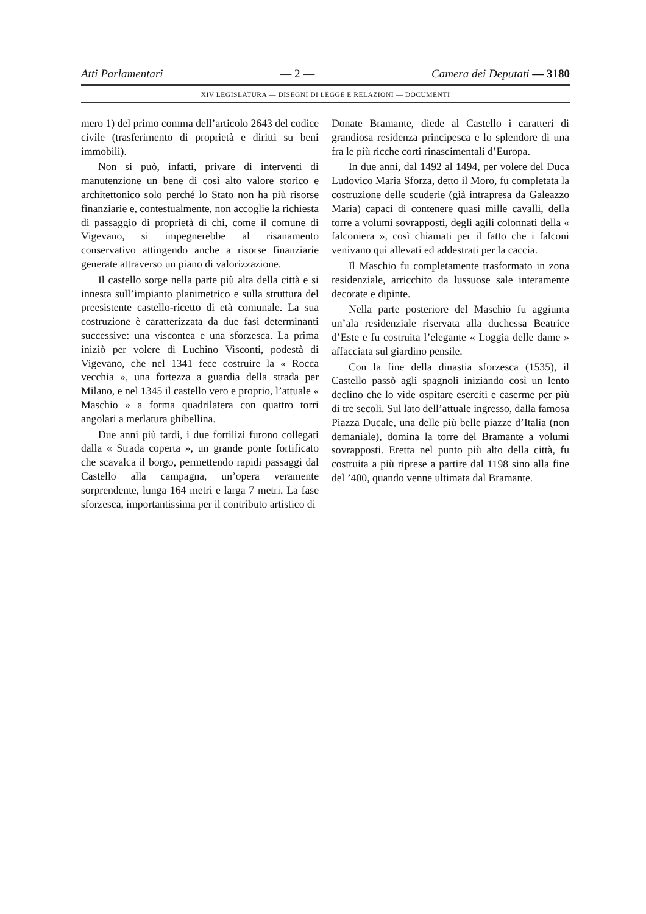Atti Parlamentari — 2 — Camera dei Deputati — 3180
XIV LEGISLATURA — DISEGNI DI LEGGE E RELAZIONI — DOCUMENTI
mero 1) del primo comma dell’articolo 2643 del codice civile (trasferimento di proprietà e diritti su beni immobili).
Non si può, infatti, privare di interventi di manutenzione un bene di così alto valore storico e architettonico solo perché lo Stato non ha più risorse finanziarie e, contestualmente, non accoglie la richiesta di passaggio di proprietà di chi, come il comune di Vigevano, si impegnerebbe al risanamento conservativo attingendo anche a risorse finanziarie generate attraverso un piano di valorizzazione.
Il castello sorge nella parte più alta della città e si innesta sull’impianto planimetrico e sulla struttura del preesistente castello-ricetto di età comunale. La sua costruzione è caratterizzata da due fasi determinanti successive: una viscontea e una sforzesca. La prima iniziò per volere di Luchino Visconti, podestà di Vigevano, che nel 1341 fece costruire la « Rocca vecchia », una fortezza a guardia della strada per Milano, e nel 1345 il castello vero e proprio, l’attuale « Maschio » a forma quadrilatera con quattro torri angolari a merlatura ghibellina.
Due anni più tardi, i due fortilizi furono collegati dalla « Strada coperta », un grande ponte fortificato che scavalca il borgo, permettendo rapidi passaggi dal Castello alla campagna, un’opera veramente sorprendente, lunga 164 metri e larga 7 metri. La fase sforzesca, importantissima per il contributo artistico di
Donate Bramante, diede al Castello i caratteri di grandiosa residenza principesca e lo splendore di una fra le più ricche corti rinascimentali d’Europa.
In due anni, dal 1492 al 1494, per volere del Duca Ludovico Maria Sforza, detto il Moro, fu completata la costruzione delle scuderie (già intrapresa da Galeazzo Maria) capaci di contenere quasi mille cavalli, della torre a volumi sovrapposti, degli agili colonnati della « falconiera », così chiamati per il fatto che i falconi venivano qui allevati ed addestrati per la caccia.
Il Maschio fu completamente trasformato in zona residenziale, arricchito da lussuose sale interamente decorate e dipinte.
Nella parte posteriore del Maschio fu aggiunta un’ala residenziale riservata alla duchessa Beatrice d’Este e fu costruita l’elegante « Loggia delle dame » affacciata sul giardino pensile.
Con la fine della dinastia sforzesca (1535), il Castello passò agli spagnoli iniziando così un lento declino che lo vide ospitare eserciti e caserme per più di tre secoli. Sul lato dell’attuale ingresso, dalla famosa Piazza Ducale, una delle più belle piazze d’Italia (non demaniale), domina la torre del Bramante a volumi sovrapposti. Eretta nel punto più alto della città, fu costruita a più riprese a partire dal 1198 sino alla fine del ’400, quando venne ultimata dal Bramante.